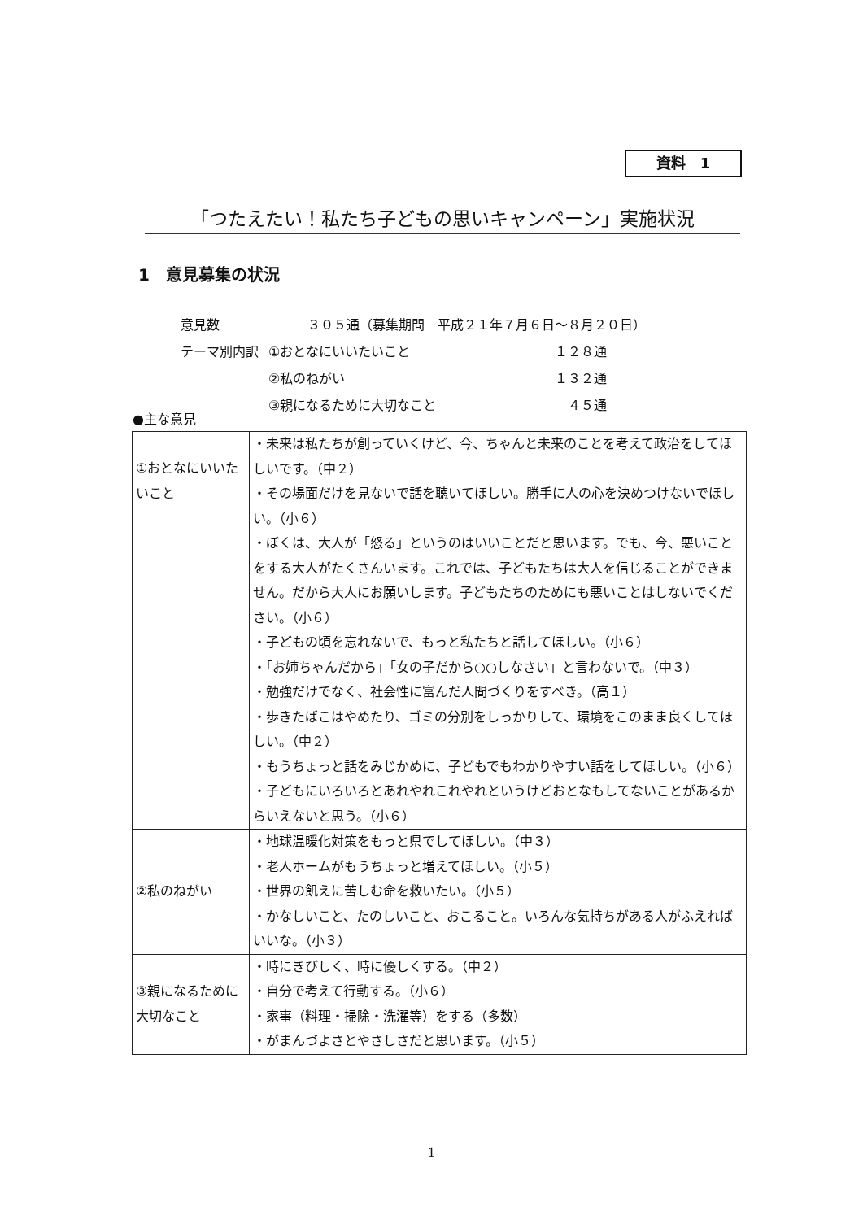資料　1
「つたえたい！私たち子どもの思いキャンペーン」実施状況
1　意見募集の状況
| 意見数 | ３０５通（募集期間 平成２１年７月６日～８月２０日） | |
| テーマ別内訳 | ①おとなにいいたいこと | １２８通 |
| | ②私のねがい | １３２通 |
| | ③親になるために大切なこと | ４５通 |
●主な意見
| ①おとなにいいたいこと | ・未来は私たちが創っていくけど、今、ちゃんと未来のことを考えて政治をしてほしいです。（中２） ・その場面だけを見ないで話を聴いてほしい。勝手に人の心を決めつけないでほしい。（小６） ・ぼくは、大人が「怒る」というのはいいことだと思います。でも、今、悪いことをする大人がたくさんいます。これでは、子どもたちは大人を信じることができません。だから大人にお願いします。子どもたちのためにも悪いことはしないでください。（小６） ・子どもの頃を忘れないで、もっと私たちと話してほしい。（小６） ・「お姉ちゃんだから」「女の子だから○○しなさい」と言わないで。（中３） ・勉強だけでなく、社会性に富んだ人間づくりをすべき。（高１） ・歩きたばこはやめたり、ゴミの分別をしっかりして、環境をこのまま良くしてほしい。（中２） ・もうちょっと話をみじかめに、子どもでもわかりやすい話をしてほしい。（小６） ・子どもにいろいろとあれやれこれやれというけどおとなもしてないことがあるからいえないと思う。（小６） |
| ②私のねがい | ・地球温暖化対策をもっと県でしてほしい。（中３） ・老人ホームがもうちょっと増えてほしい。（小５） ・世界の飢えに苦しむ命を救いたい。（小５） ・かなしいこと、たのしいこと、おこること。いろんな気持ちがある人がふえればいいな。（小３） |
| ③親になるために大切なこと | ・時にきびしく、時に優しくする。（中２） ・自分で考えて行動する。（小６） ・家事（料理・掃除・洗濯等）をする（多数） ・がまんづよさとやさしさだと思います。（小５） |
1